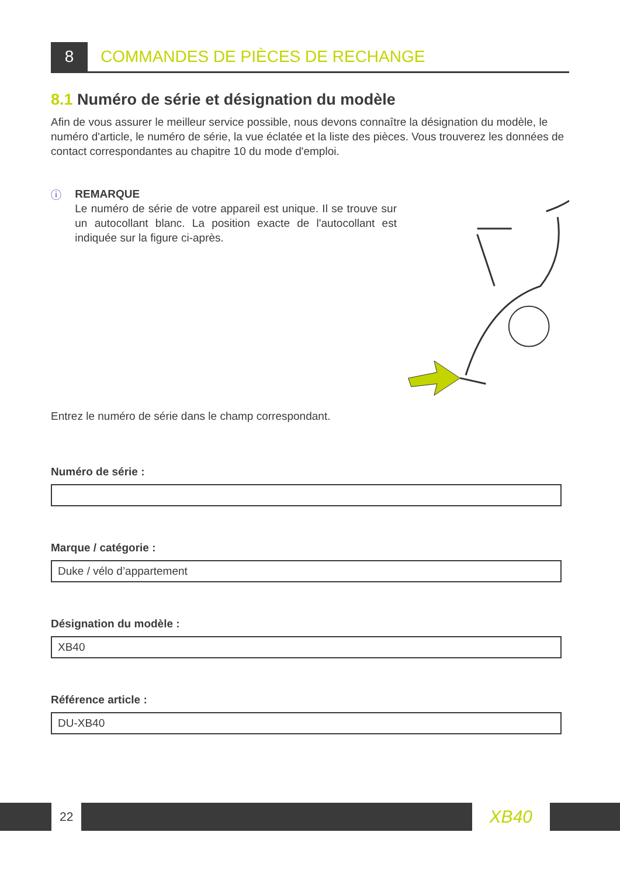8
COMMANDES DE PIÈCES DE RECHANGE
8.1 Numéro de série et désignation du modèle
Afin de vous assurer le meilleur service possible, nous devons connaître la désignation du modèle, le numéro d'article, le numéro de série, la vue éclatée et la liste des pièces. Vous trouverez les données de contact correspondantes au chapitre 10 du mode d'emploi.
ⓘ
REMARQUE
Le numéro de série de votre appareil est unique. Il se trouve sur un autocollant blanc. La position exacte de l'autocollant est indiquée sur la figure ci-après.
Entrez le numéro de série dans le champ correspondant.
Numéro de série :
Marque / catégorie :
Duke / vélo d’appartement
Désignation du modèle :
XB40
Référence article :
DU-XB40
22 XB40